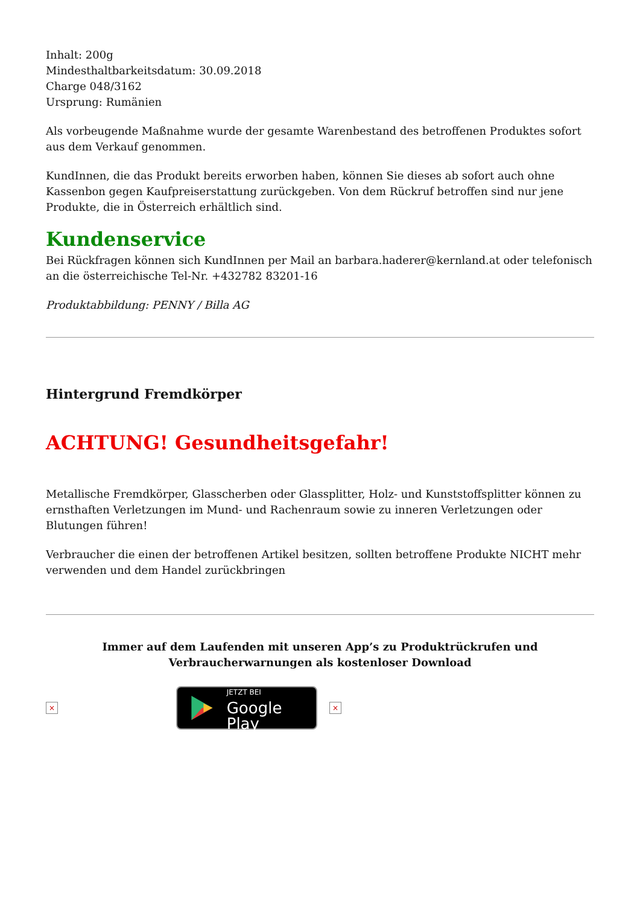Inhalt: 200g
Mindesthaltbarkeitsdatum: 30.09.2018
Charge 048/3162
Ursprung: Rumänien
Als vorbeugende Maßnahme wurde der gesamte Warenbestand des betroffenen Produktes sofort aus dem Verkauf genommen.
KundInnen, die das Produkt bereits erworben haben, können Sie dieses ab sofort auch ohne Kassenbon gegen Kaufpreiserstattung zurückgeben. Von dem Rückruf betroffen sind nur jene Produkte, die in Österreich erhältlich sind.
Kundenservice
Bei Rückfragen können sich KundInnen per Mail an barbara.haderer@kernland.at oder telefonisch an die österreichische Tel-Nr. +432782 83201-16
Produktabbildung: PENNY / Billa AG
Hintergrund Fremdkörper
ACHTUNG! Gesundheitsgefahr!
Metallische Fremdkörper, Glasscherben oder Glassplitter, Holz- und Kunststoffsplitter können zu ernsthaften Verletzungen im Mund- und Rachenraum sowie zu inneren Verletzungen oder Blutungen führen!
Verbraucher die einen der betroffenen Artikel besitzen, sollten betroffene Produkte NICHT mehr verwenden und dem Handel zurückbringen
Immer auf dem Laufenden mit unseren App’s zu Produktrückrufen und Verbraucherwarnungen als kostenloser Download
×
JETZT BEI
Google Play
×